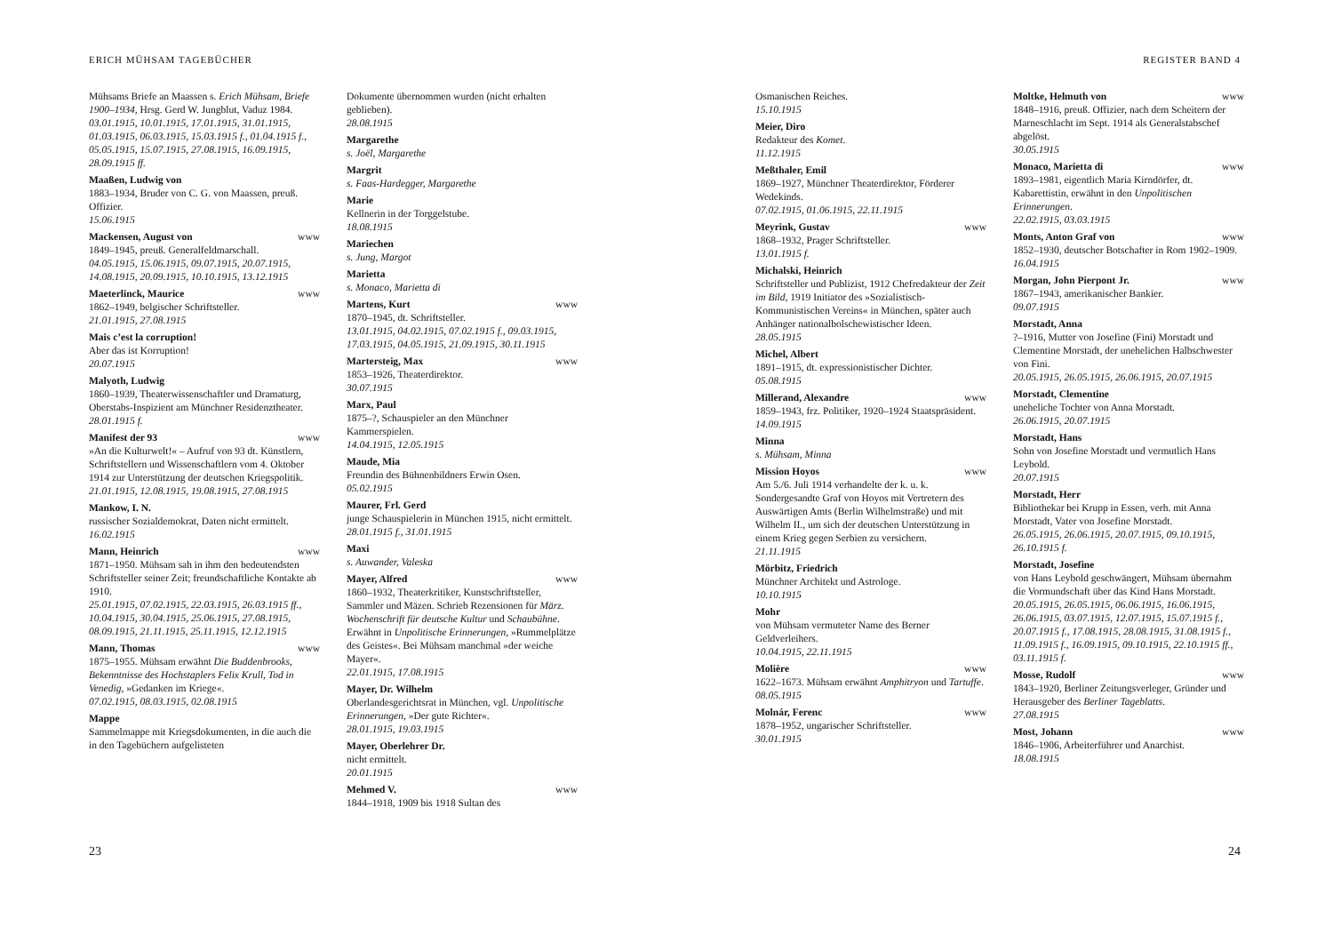ERICH MÜHSAM TAGEBÜCHER
Mühsams Briefe an Maassen s. Erich Mühsam, Briefe 1900–1934, Hrsg. Gerd W. Jungblut, Vaduz 1984.
03.01.1915, 10.01.1915, 17.01.1915, 31.01.1915, 01.03.1915, 06.03.1915, 15.03.1915 f., 01.04.1915 f., 05.05.1915, 15.07.1915, 27.08.1915, 16.09.1915, 28.09.1915 ff.
Maaßen, Ludwig von
1883–1934, Bruder von C. G. von Maassen, preuß. Offizier.
15.06.1915
Mackensen, August von www
1849–1945, preuß. Generalfeldmarschall.
04.05.1915, 15.06.1915, 09.07.1915, 20.07.1915, 14.08.1915, 20.09.1915, 10.10.1915, 13.12.1915
Maeterlinck, Maurice www
1862–1949, belgischer Schriftsteller.
21.01.1915, 27.08.1915
Mais c’est la corruption!
Aber das ist Korruption!
20.07.1915
Malyoth, Ludwig
1860–1939, Theaterwissenschaftler und Dramaturg, Oberstabs-Inspizient am Münchner Residenztheater.
28.01.1915 f.
Manifest der 93 www
»An die Kulturwelt!« – Aufruf von 93 dt. Künstlern, Schriftstellern und Wissenschaftlern vom 4. Oktober 1914 zur Unterstützung der deutschen Kriegspolitik.
21.01.1915, 12.08.1915, 19.08.1915, 27.08.1915
Mankow, I. N.
russischer Sozialdemokrat, Daten nicht ermittelt.
16.02.1915
Mann, Heinrich www
1871–1950. Mühsam sah in ihm den bedeutendsten Schriftsteller seiner Zeit; freundschaftliche Kontakte ab 1910.
25.01.1915, 07.02.1915, 22.03.1915, 26.03.1915 ff., 10.04.1915, 30.04.1915, 25.06.1915, 27.08.1915, 08.09.1915, 21.11.1915, 25.11.1915, 12.12.1915
Mann, Thomas www
1875–1955. Mühsam erwähnt Die Buddenbrooks, Bekenntnisse des Hochstaplers Felix Krull, Tod in Venedig, »Gedanken im Kriege«.
07.02.1915, 08.03.1915, 02.08.1915
Mappe
Sammelmappe mit Kriegsdokumenten, in die auch die in den Tagebüchern aufgelisteten
Dokumente übernommen wurden (nicht erhalten geblieben).
28.08.1915
Margarethe
s. Joël, Margarethe
Margrit
s. Faas-Hardegger, Margarethe
Marie
Kellnerin in der Torggelstube.
18.08.1915
Mariechen
s. Jung, Margot
Marietta
s. Monaco, Marietta di
Martens, Kurt www
1870–1945, dt. Schriftsteller.
13.01.1915, 04.02.1915, 07.02.1915 f., 09.03.1915, 17.03.1915, 04.05.1915, 21.09.1915, 30.11.1915
Martersteig, Max www
1853–1926, Theaterdirektor.
30.07.1915
Marx, Paul
1875–?, Schauspieler an den Münchner Kammerspielen.
14.04.1915, 12.05.1915
Maude, Mia
Freundin des Bühnenbildners Erwin Osen.
05.02.1915
Maurer, Frl. Gerd
junge Schauspielerin in München 1915, nicht ermittelt.
28.01.1915 f., 31.01.1915
Maxi
s. Auwander, Valeska
Mayer, Alfred www
1860–1932, Theaterkritiker, Kunstschriftsteller, Sammler und Mäzen. Schrieb Rezensionen für März. Wochenschrift für deutsche Kultur und Schaubühne. Erwähnt in Unpolitische Erinnerungen, »Rummelplätze des Geistes«. Bei Mühsam manchmal »der weiche Mayer«.
22.01.1915, 17.08.1915
Mayer, Dr. Wilhelm
Oberlandesgerichtsrat in München, vgl. Unpolitische Erinnerungen, »Der gute Richter«.
28.01.1915, 19.03.1915
Mayer, Oberlehrer Dr.
nicht ermittelt.
20.01.1915
Mehmed V. www
1844–1918, 1909 bis 1918 Sultan des
23
REGISTER BAND 4
Osmanischen Reiches.
15.10.1915
Meier, Diro
Redakteur des Komet.
11.12.1915
Meßthaler, Emil
1869–1927, Münchner Theaterdirektor, Förderer Wedekinds.
07.02.1915, 01.06.1915, 22.11.1915
Meyrink, Gustav www
1868–1932, Prager Schriftsteller.
13.01.1915 f.
Michalski, Heinrich
Schriftsteller und Publizist, 1912 Chefredakteur der Zeit im Bild, 1919 Initiator des »Sozialistisch-Kommunistischen Vereins« in München, später auch Anhänger nationalbolschewistischer Ideen.
28.05.1915
Michel, Albert
1891–1915, dt. expressionistischer Dichter.
05.08.1915
Millerand, Alexandre www
1859–1943, frz. Politiker, 1920–1924 Staatspräsident.
14.09.1915
Minna
s. Mühsam, Minna
Mission Hoyos www
Am 5./6. Juli 1914 verhandelte der k. u. k. Sondergesandte Graf von Hoyos mit Vertretern des Auswärtigen Amts (Berlin Wilhelmstraße) und mit Wilhelm II., um sich der deutschen Unterstützung in einem Krieg gegen Serbien zu versichern.
21.11.1915
Mörbitz, Friedrich
Münchner Architekt und Astrologe.
10.10.1915
Mohr
von Mühsam vermuteter Name des Berner Geldverleihers.
10.04.1915, 22.11.1915
Molière www
1622–1673. Mühsam erwähnt Amphitryon und Tartuffe.
08.05.1915
Molnár, Ferenc www
1878–1952, ungarischer Schriftsteller.
30.01.1915
Moltke, Helmuth von www
1848–1916, preuß. Offizier, nach dem Scheitern der Marneschlacht im Sept. 1914 als Generalstabschef abgelöst.
30.05.1915
Monaco, Marietta di www
1893–1981, eigentlich Maria Kirndörfer, dt. Kabarettistin, erwähnt in den Unpolitischen Erinnerungen.
22.02.1915, 03.03.1915
Monts, Anton Graf von www
1852–1930, deutscher Botschafter in Rom 1902–1909.
16.04.1915
Morgan, John Pierpont Jr. www
1867–1943, amerikanischer Bankier.
09.07.1915
Morstadt, Anna
?–1916, Mutter von Josefine (Fini) Morstadt und Clementine Morstadt, der unehelichen Halbschwester von Fini.
20.05.1915, 26.05.1915, 26.06.1915, 20.07.1915
Morstadt, Clementine
uneheliche Tochter von Anna Morstadt.
26.06.1915, 20.07.1915
Morstadt, Hans
Sohn von Josefine Morstadt und vermutlich Hans Leybold.
20.07.1915
Morstadt, Herr
Bibliothekar bei Krupp in Essen, verh. mit Anna Morstadt, Vater von Josefine Morstadt.
26.05.1915, 26.06.1915, 20.07.1915, 09.10.1915, 26.10.1915 f.
Morstadt, Josefine
von Hans Leybold geschwängert, Mühsam übernahm die Vormundschaft über das Kind Hans Morstadt.
20.05.1915, 26.05.1915, 06.06.1915, 16.06.1915, 26.06.1915, 03.07.1915, 12.07.1915, 15.07.1915 f., 20.07.1915 f., 17.08.1915, 28.08.1915, 31.08.1915 f., 11.09.1915 f., 16.09.1915, 09.10.1915, 22.10.1915 ff., 03.11.1915 f.
Mosse, Rudolf www
1843–1920, Berliner Zeitungsverleger, Gründer und Herausgeber des Berliner Tageblatts.
27.08.1915
Most, Johann www
1846–1906, Arbeiterführer und Anarchist.
18.08.1915
24